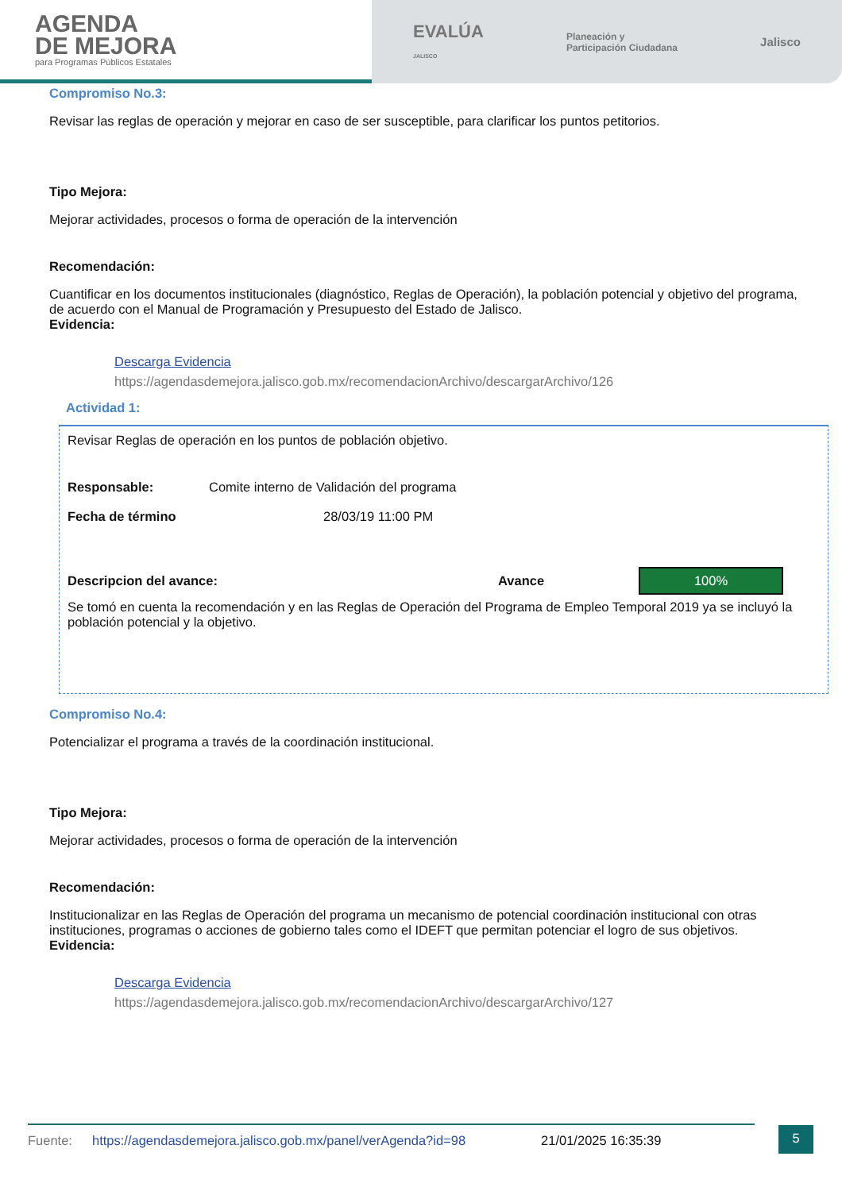AGENDA
DE MEJORA
para Programas Públicos Estatales
EVALÚA
JALISCO Planeación y
Participación Ciudadana Jalisco
Compromiso No.3:
Revisar las reglas de operación y mejorar en caso de ser susceptible, para clarificar los puntos petitorios.
Tipo Mejora:
Mejorar actividades, procesos o forma de operación de la intervención
Recomendación:
Cuantificar en los documentos institucionales (diagnóstico, Reglas de Operación), la población potencial y objetivo del programa, de acuerdo con el Manual de Programación y Presupuesto del Estado de Jalisco.
Evidencia:
Descarga Evidencia
https://agendasdemejora.jalisco.gob.mx/recomendacionArchivo/descargarArchivo/126
Actividad 1:
Revisar Reglas de operación en los puntos de población objetivo.
Responsable: Comite interno de Validación del programa
Fecha de término 28/03/19 11:00 PM
Descripcion del avance: Avance 100%
Se tomó en cuenta la recomendación y en las Reglas de Operación del Programa de Empleo Temporal 2019 ya se incluyó la población potencial y la objetivo.
Compromiso No.4:
Potencializar el programa a través de la coordinación institucional.
Tipo Mejora:
Mejorar actividades, procesos o forma de operación de la intervención
Recomendación:
Institucionalizar en las Reglas de Operación del programa un mecanismo de potencial coordinación institucional con otras instituciones, programas o acciones de gobierno tales como el IDEFT que permitan potenciar el logro de sus objetivos.
Evidencia:
Descarga Evidencia
https://agendasdemejora.jalisco.gob.mx/recomendacionArchivo/descargarArchivo/127
Fuente: https://agendasdemejora.jalisco.gob.mx/panel/verAgenda?id=98 21/01/2025 16:35:39 5